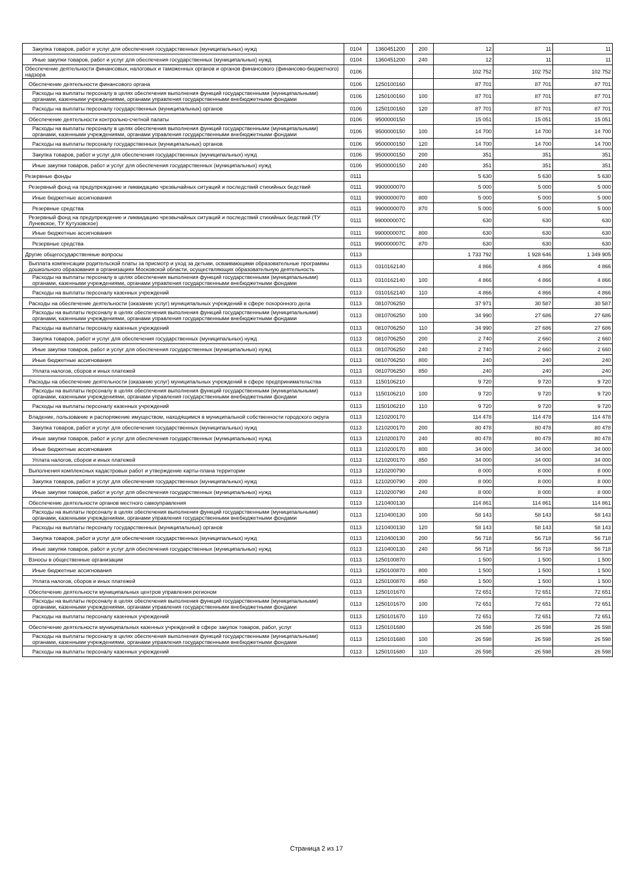| Закупка товаров, работ и услуг для обеспечения государственных (муниципальных) нужд | 0104 | 1360451200 | 200 | 12 | 11 | 11 |
| Иные закупки товаров, работ и услуг для обеспечения государственных (муниципальных) нужд | 0104 | 1360451200 | 240 | 12 | 11 | 11 |
| Обеспечение деятельности финансовых, налоговых и таможенных органов и органов финансового (финансово-бюджетного) надзора | 0106 | | | 102 752 | 102 752 | 102 752 |
| Обеспечение деятельности финансового органа | 0106 | 1250100160 | | 87 701 | 87 701 | 87 701 |
| Расходы на выплаты персоналу в целях обеспечения выполнения функций государственными (муниципальными) органами, казенными учреждениями, органами управления государственными внебюджетными фондами | 0106 | 1250100160 | 100 | 87 701 | 87 701 | 87 701 |
| Расходы на выплаты персоналу государственных (муниципальных) органов | 0106 | 1250100160 | 120 | 87 701 | 87 701 | 87 701 |
| Обеспечение деятельности контрольно-счетной палаты | 0106 | 9500000150 | | 15 051 | 15 051 | 15 051 |
| Расходы на выплаты персоналу в целях обеспечения выполнения функций государственными (муниципальными) органами, казенными учреждениями, органами управления государственными внебюджетными фондами | 0106 | 9500000150 | 100 | 14 700 | 14 700 | 14 700 |
| Расходы на выплаты персоналу государственных (муниципальных) органов | 0106 | 9500000150 | 120 | 14 700 | 14 700 | 14 700 |
| Закупка товаров, работ и услуг для обеспечения государственных (муниципальных) нужд | 0106 | 9500000150 | 200 | 351 | 351 | 351 |
| Иные закупки товаров, работ и услуг для обеспечения государственных (муниципальных) нужд | 0106 | 9500000150 | 240 | 351 | 351 | 351 |
| Резервные фонды | 0111 | | | 5 630 | 5 630 | 5 630 |
| Резервный фонд на предупреждение и ликвидацию чрезвычайных ситуаций и последствий стихийных бедствий | 0111 | 9900000070 | | 5 000 | 5 000 | 5 000 |
| Иные бюджетные ассигнования | 0111 | 9900000070 | 800 | 5 000 | 5 000 | 5 000 |
| Резервные средства | 0111 | 9900000070 | 870 | 5 000 | 5 000 | 5 000 |
| Резервный фонд на предупреждение и ликвидацию чрезвычайных ситуаций и последствий стихийных бедствий (ТУ Луневское, ТУ Кутузовское) | 0111 | 990000007C | | 630 | 630 | 630 |
| Иные бюджетные ассигнования | 0111 | 990000007C | 800 | 630 | 630 | 630 |
| Резервные средства | 0111 | 990000007C | 870 | 630 | 630 | 630 |
| Другие общегосударственные вопросы | 0113 | | | 1 733 792 | 1 928 646 | 1 349 905 |
| Выплата компенсации родительской платы за присмотр и уход за детьми, осваивающими образовательные программы дошкольного образования в организациях Московской области, осуществляющих образовательную деятельность | 0113 | 0310162140 | | 4 866 | 4 866 | 4 866 |
| Расходы на выплаты персоналу в целях обеспечения выполнения функций государственными (муниципальными) органами, казенными учреждениями, органами управления государственными внебюджетными фондами | 0113 | 0310162140 | 100 | 4 866 | 4 866 | 4 866 |
| Расходы на выплаты персоналу казенных учреждений | 0113 | 0310162140 | 110 | 4 866 | 4 866 | 4 866 |
| Расходы на обеспечение деятельности (оказание услуг) муниципальных учреждений в сфере похоронного дела | 0113 | 0810706250 | | 37 971 | 30 587 | 30 587 |
| Расходы на выплаты персоналу в целях обеспечения выполнения функций государственными (муниципальными) органами, казенными учреждениями, органами управления государственными внебюджетными фондами | 0113 | 0810706250 | 100 | 34 990 | 27 686 | 27 686 |
| Расходы на выплаты персоналу казенных учреждений | 0113 | 0810706250 | 110 | 34 990 | 27 686 | 27 686 |
| Закупка товаров, работ и услуг для обеспечения государственных (муниципальных) нужд | 0113 | 0810706250 | 200 | 2 740 | 2 660 | 2 660 |
| Иные закупки товаров, работ и услуг для обеспечения государственных (муниципальных) нужд | 0113 | 0810706250 | 240 | 2 740 | 2 660 | 2 660 |
| Иные бюджетные ассигнования | 0113 | 0810706250 | 800 | 240 | 240 | 240 |
| Уплата налогов, сборов и иных платежей | 0113 | 0810706250 | 850 | 240 | 240 | 240 |
| Расходы на обеспечение деятельности (оказание услуг) муниципальных учреждений в сфере предпринимательства | 0113 | 1150106210 | | 9 720 | 9 720 | 9 720 |
| Расходы на выплаты персоналу в целях обеспечения выполнения функций государственными (муниципальными) органами, казенными учреждениями, органами управления государственными внебюджетными фондами | 0113 | 1150106210 | 100 | 9 720 | 9 720 | 9 720 |
| Расходы на выплаты персоналу казенных учреждений | 0113 | 1150106210 | 110 | 9 720 | 9 720 | 9 720 |
| Владение, пользование и распоряжение имуществом, находящимся в муниципальной собственности городского округа | 0113 | 1210200170 | | 114 478 | 114 478 | 114 478 |
| Закупка товаров, работ и услуг для обеспечения государственных (муниципальных) нужд | 0113 | 1210200170 | 200 | 80 478 | 80 478 | 80 478 |
| Иные закупки товаров, работ и услуг для обеспечения государственных (муниципальных) нужд | 0113 | 1210200170 | 240 | 80 478 | 80 478 | 80 478 |
| Иные бюджетные ассигнования | 0113 | 1210200170 | 800 | 34 000 | 34 000 | 34 000 |
| Уплата налогов, сборов и иных платежей | 0113 | 1210200170 | 850 | 34 000 | 34 000 | 34 000 |
| Выполнения комплексных кадастровых работ и утверждение карты-плана территории | 0113 | 1210200790 | | 8 000 | 8 000 | 8 000 |
| Закупка товаров, работ и услуг для обеспечения государственных (муниципальных) нужд | 0113 | 1210200790 | 200 | 8 000 | 8 000 | 8 000 |
| Иные закупки товаров, работ и услуг для обеспечения государственных (муниципальных) нужд | 0113 | 1210200790 | 240 | 8 000 | 8 000 | 8 000 |
| Обеспечение деятельности органов местного самоуправления | 0113 | 1210400130 | | 114 861 | 114 861 | 114 861 |
| Расходы на выплаты персоналу в целях обеспечения выполнения функций государственными (муниципальными) органами, казенными учреждениями, органами управления государственными внебюджетными фондами | 0113 | 1210400130 | 100 | 58 143 | 58 143 | 58 143 |
| Расходы на выплаты персоналу государственных (муниципальных) органов | 0113 | 1210400130 | 120 | 58 143 | 58 143 | 58 143 |
| Закупка товаров, работ и услуг для обеспечения государственных (муниципальных) нужд | 0113 | 1210400130 | 200 | 56 718 | 56 718 | 56 718 |
| Иные закупки товаров, работ и услуг для обеспечения государственных (муниципальных) нужд | 0113 | 1210400130 | 240 | 56 718 | 56 718 | 56 718 |
| Взносы в общественные организации | 0113 | 1250100870 | | 1 500 | 1 500 | 1 500 |
| Иные бюджетные ассигнования | 0113 | 1250100870 | 800 | 1 500 | 1 500 | 1 500 |
| Уплата налогов, сборов и иных платежей | 0113 | 1250100870 | 850 | 1 500 | 1 500 | 1 500 |
| Обеспечение деятельности муниципальных центров управления регионом | 0113 | 1250101670 | | 72 651 | 72 651 | 72 651 |
| Расходы на выплаты персоналу в целях обеспечения выполнения функций государственными (муниципальными) органами, казенными учреждениями, органами управления государственными внебюджетными фондами | 0113 | 1250101670 | 100 | 72 651 | 72 651 | 72 651 |
| Расходы на выплаты персоналу казенных учреждений | 0113 | 1250101670 | 110 | 72 651 | 72 651 | 72 651 |
| Обеспечение деятельности муниципальных казенных учреждений в сфере закупок товаров, работ, услуг | 0113 | 1250101680 | | 26 598 | 26 598 | 26 598 |
| Расходы на выплаты персоналу в целях обеспечения выполнения функций государственными (муниципальными) органами, казенными учреждениями, органами управления государственными внебюджетными фондами | 0113 | 1250101680 | 100 | 26 598 | 26 598 | 26 598 |
| Расходы на выплаты персоналу казенных учреждений | 0113 | 1250101680 | 110 | 26 598 | 26 598 | 26 598 |
Страница 2 из 17